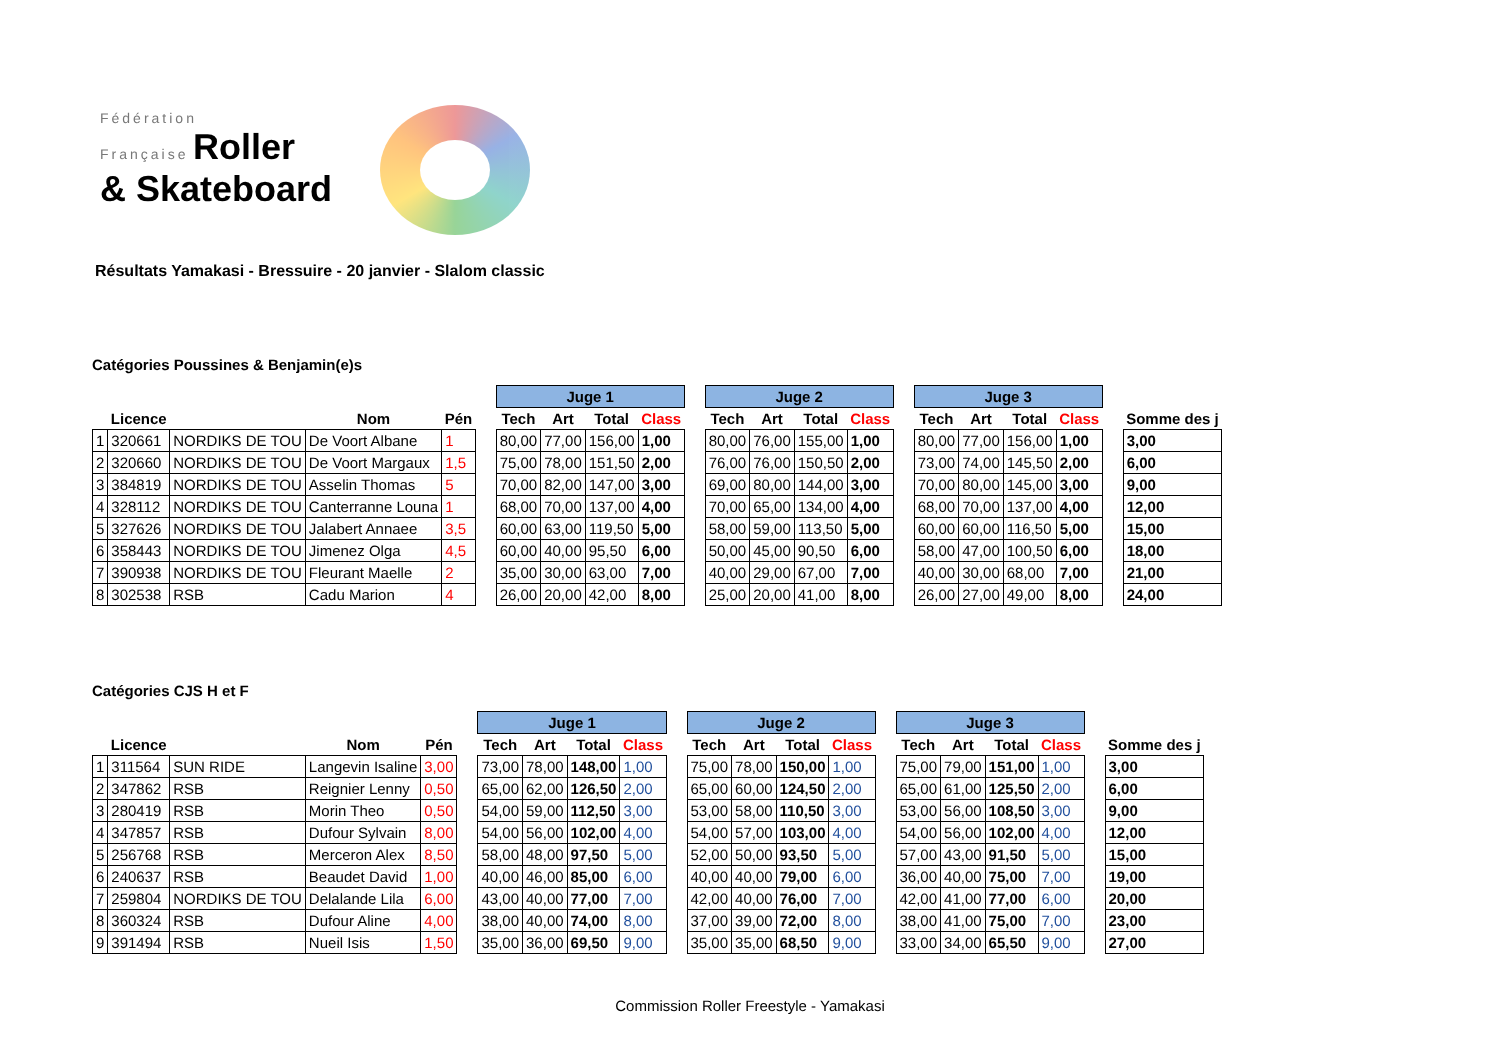Fédération
Française Roller
& Skateboard
Résultats Yamakasi - Bressuire - 20 janvier - Slalom classic
Catégories Poussines & Benjamin(e)s
| | | | | | | Juge 1 | | | | | Juge 2 | | | | | Juge 3 | | | | | |
| --- | --- | --- | --- | --- | --- | --- | --- | --- | --- | --- | --- | --- | --- | --- | --- | --- | --- | --- | --- | --- | --- |
| | Licence | | Nom | Pén | | Tech | Art | Total | Class | | Tech | Art | Total | Class | | Tech | Art | Total | Class | | Somme des j |
| 1 | 320661 | NORDIKS DE TOU | De Voort Albane | 1 | | 80,00 | 77,00 | 156,00 | 1,00 | | 80,00 | 76,00 | 155,00 | 1,00 | | 80,00 | 77,00 | 156,00 | 1,00 | | 3,00 |
| 2 | 320660 | NORDIKS DE TOU | De Voort Margaux | 1,5 | | 75,00 | 78,00 | 151,50 | 2,00 | | 76,00 | 76,00 | 150,50 | 2,00 | | 73,00 | 74,00 | 145,50 | 2,00 | | 6,00 |
| 3 | 384819 | NORDIKS DE TOU | Asselin Thomas | 5 | | 70,00 | 82,00 | 147,00 | 3,00 | | 69,00 | 80,00 | 144,00 | 3,00 | | 70,00 | 80,00 | 145,00 | 3,00 | | 9,00 |
| 4 | 328112 | NORDIKS DE TOU | Canterranne Louna | 1 | | 68,00 | 70,00 | 137,00 | 4,00 | | 70,00 | 65,00 | 134,00 | 4,00 | | 68,00 | 70,00 | 137,00 | 4,00 | | 12,00 |
| 5 | 327626 | NORDIKS DE TOU | Jalabert Annaee | 3,5 | | 60,00 | 63,00 | 119,50 | 5,00 | | 58,00 | 59,00 | 113,50 | 5,00 | | 60,00 | 60,00 | 116,50 | 5,00 | | 15,00 |
| 6 | 358443 | NORDIKS DE TOU | Jimenez Olga | 4,5 | | 60,00 | 40,00 | 95,50 | 6,00 | | 50,00 | 45,00 | 90,50 | 6,00 | | 58,00 | 47,00 | 100,50 | 6,00 | | 18,00 |
| 7 | 390938 | NORDIKS DE TOU | Fleurant Maelle | 2 | | 35,00 | 30,00 | 63,00 | 7,00 | | 40,00 | 29,00 | 67,00 | 7,00 | | 40,00 | 30,00 | 68,00 | 7,00 | | 21,00 |
| 8 | 302538 | RSB | Cadu Marion | 4 | | 26,00 | 20,00 | 42,00 | 8,00 | | 25,00 | 20,00 | 41,00 | 8,00 | | 26,00 | 27,00 | 49,00 | 8,00 | | 24,00 |
Catégories CJS H et F
| | | | | | | Juge 1 | | | | | Juge 2 | | | | | Juge 3 | | | | | |
| --- | --- | --- | --- | --- | --- | --- | --- | --- | --- | --- | --- | --- | --- | --- | --- | --- | --- | --- | --- | --- | --- |
| | Licence | | Nom | Pén | | Tech | Art | Total | Class | | Tech | Art | Total | Class | | Tech | Art | Total | Class | | Somme des j |
| 1 | 311564 | SUN RIDE | Langevin Isaline | 3,00 | | 73,00 | 78,00 | 148,00 | 1,00 | | 75,00 | 78,00 | 150,00 | 1,00 | | 75,00 | 79,00 | 151,00 | 1,00 | | 3,00 |
| 2 | 347862 | RSB | Reignier Lenny | 0,50 | | 65,00 | 62,00 | 126,50 | 2,00 | | 65,00 | 60,00 | 124,50 | 2,00 | | 65,00 | 61,00 | 125,50 | 2,00 | | 6,00 |
| 3 | 280419 | RSB | Morin Theo | 0,50 | | 54,00 | 59,00 | 112,50 | 3,00 | | 53,00 | 58,00 | 110,50 | 3,00 | | 53,00 | 56,00 | 108,50 | 3,00 | | 9,00 |
| 4 | 347857 | RSB | Dufour Sylvain | 8,00 | | 54,00 | 56,00 | 102,00 | 4,00 | | 54,00 | 57,00 | 103,00 | 4,00 | | 54,00 | 56,00 | 102,00 | 4,00 | | 12,00 |
| 5 | 256768 | RSB | Merceron Alex | 8,50 | | 58,00 | 48,00 | 97,50 | 5,00 | | 52,00 | 50,00 | 93,50 | 5,00 | | 57,00 | 43,00 | 91,50 | 5,00 | | 15,00 |
| 6 | 240637 | RSB | Beaudet David | 1,00 | | 40,00 | 46,00 | 85,00 | 6,00 | | 40,00 | 40,00 | 79,00 | 6,00 | | 36,00 | 40,00 | 75,00 | 7,00 | | 19,00 |
| 7 | 259804 | NORDIKS DE TOU | Delalande Lila | 6,00 | | 43,00 | 40,00 | 77,00 | 7,00 | | 42,00 | 40,00 | 76,00 | 7,00 | | 42,00 | 41,00 | 77,00 | 6,00 | | 20,00 |
| 8 | 360324 | RSB | Dufour Aline | 4,00 | | 38,00 | 40,00 | 74,00 | 8,00 | | 37,00 | 39,00 | 72,00 | 8,00 | | 38,00 | 41,00 | 75,00 | 7,00 | | 23,00 |
| 9 | 391494 | RSB | Nueil Isis | 1,50 | | 35,00 | 36,00 | 69,50 | 9,00 | | 35,00 | 35,00 | 68,50 | 9,00 | | 33,00 | 34,00 | 65,50 | 9,00 | | 27,00 |
Commission Roller Freestyle - Yamakasi